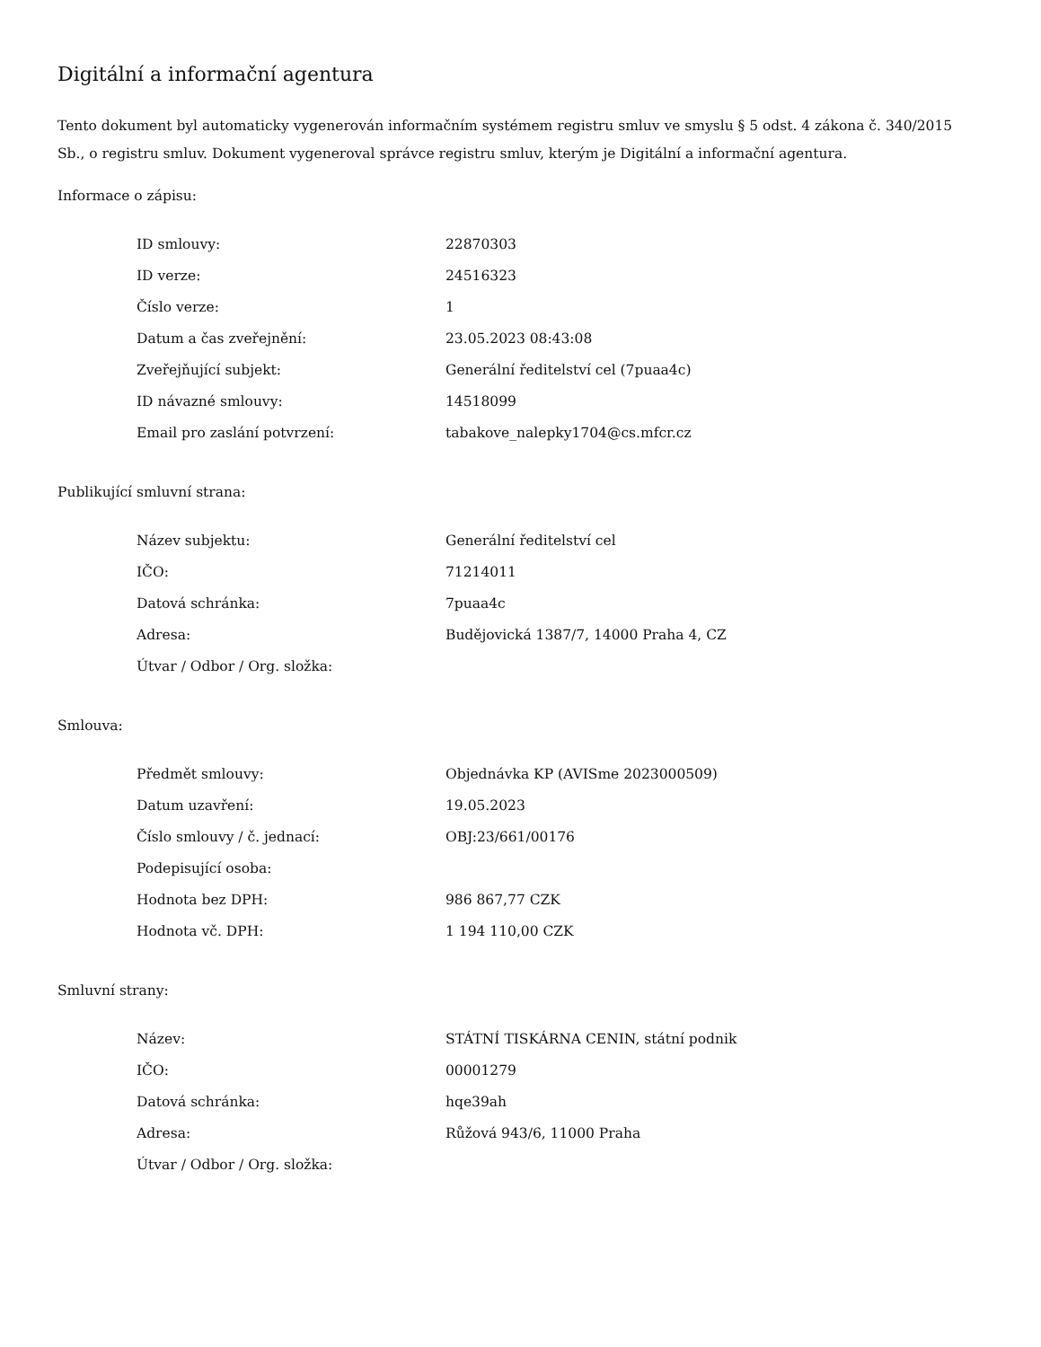Digitální a informační agentura
Tento dokument byl automaticky vygenerován informačním systémem registru smluv ve smyslu § 5 odst. 4 zákona č. 340/2015 Sb., o registru smluv. Dokument vygeneroval správce registru smluv, kterým je Digitální a informační agentura.
Informace o zápisu:
| ID smlouvy: | 22870303 |
| ID verze: | 24516323 |
| Číslo verze: | 1 |
| Datum a čas zveřejnění: | 23.05.2023 08:43:08 |
| Zveřejňující subjekt: | Generální ředitelství cel (7puaa4c) |
| ID návazné smlouvy: | 14518099 |
| Email pro zaslání potvrzení: | tabakove_nalepky1704@cs.mfcr.cz |
Publikující smluvní strana:
| Název subjektu: | Generální ředitelství cel |
| IČO: | 71214011 |
| Datová schránka: | 7puaa4c |
| Adresa: | Budějovická 1387/7, 14000 Praha 4, CZ |
| Útvar / Odbor / Org. složka: | |
Smlouva:
| Předmět smlouvy: | Objednávka KP (AVISme 2023000509) |
| Datum uzavření: | 19.05.2023 |
| Číslo smlouvy / č. jednací: | OBJ:23/661/00176 |
| Podepisující osoba: | |
| Hodnota bez DPH: | 986 867,77 CZK |
| Hodnota vč. DPH: | 1 194 110,00 CZK |
Smluvní strany:
| Název: | STÁTNÍ TISKÁRNA CENIN, státní podnik |
| IČO: | 00001279 |
| Datová schránka: | hqe39ah |
| Adresa: | Růžová 943/6, 11000 Praha |
| Útvar / Odbor / Org. složka: | |